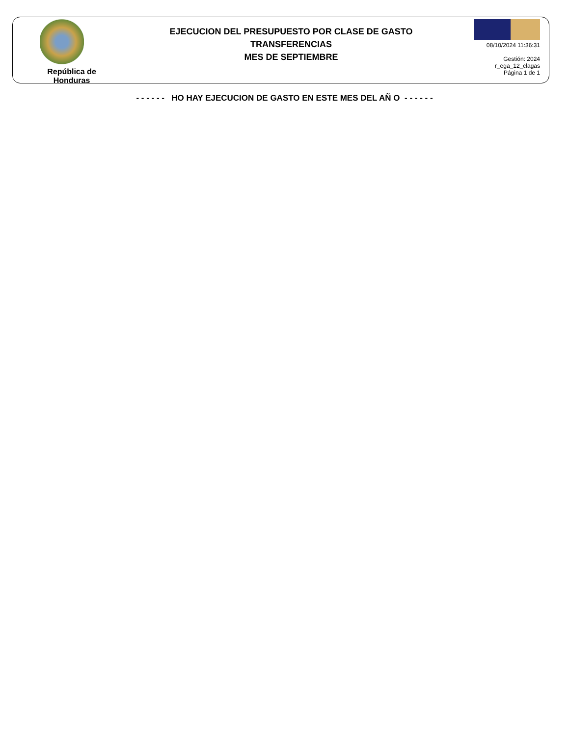República de Honduras
EJECUCION DEL PRESUPUESTO POR CLASE DE GASTO
TRANSFERENCIAS
MES DE SEPTIEMBRE
08/10/2024 11:36:31
Gestión: 2024
r_ega_12_clagas
Página 1 de 1
- - - - - - HO HAY EJECUCION DE GASTO EN ESTE MES DEL AÑ O - - - - - -